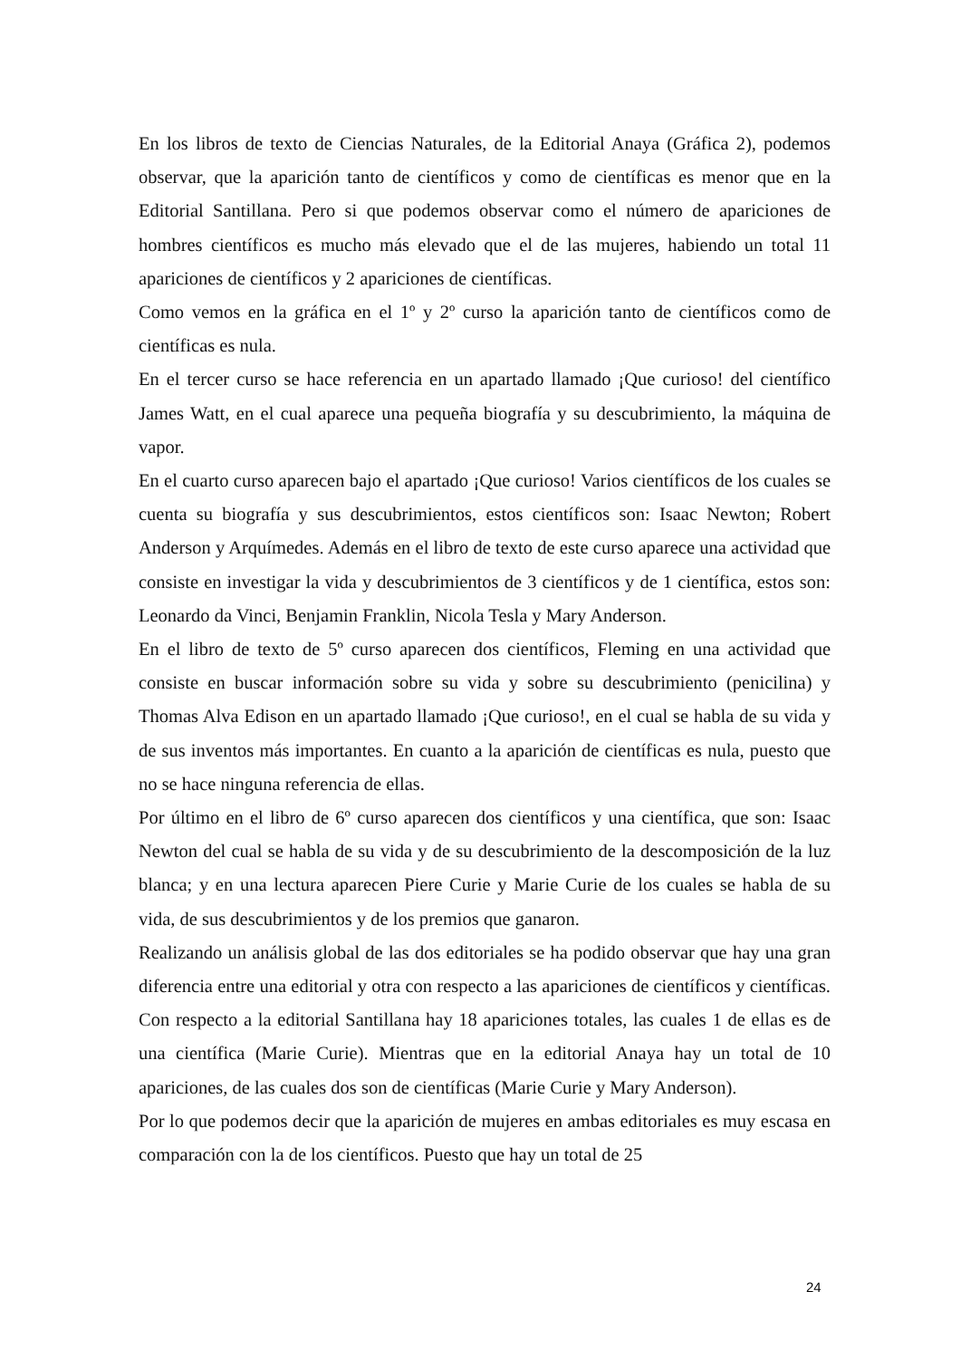En los libros de texto de Ciencias Naturales, de la Editorial Anaya (Gráfica 2), podemos observar, que la aparición tanto de científicos y como de científicas es menor que en la Editorial Santillana. Pero si que podemos observar como el número de apariciones de hombres científicos es mucho más elevado que el de las mujeres, habiendo un total 11 apariciones de científicos y 2 apariciones de científicas.
Como vemos en la gráfica en el 1º y 2º curso la aparición tanto de científicos como de científicas es nula.
En el tercer curso se hace referencia en un apartado llamado ¡Que curioso! del científico James Watt, en el cual aparece una pequeña biografía y su descubrimiento, la máquina de vapor.
En el cuarto curso aparecen bajo el apartado ¡Que curioso! Varios científicos de los cuales se cuenta su biografía y sus descubrimientos, estos científicos son: Isaac Newton; Robert Anderson y Arquímedes. Además en el libro de texto de este curso aparece una actividad que consiste en investigar la vida y descubrimientos de 3 científicos y de 1 científica, estos son: Leonardo da Vinci, Benjamin Franklin, Nicola Tesla y Mary Anderson.
En el libro de texto de 5º curso aparecen dos científicos, Fleming en una actividad que consiste en buscar información sobre su vida y sobre su descubrimiento (penicilina) y Thomas Alva Edison en un apartado llamado ¡Que curioso!, en el cual se habla de su vida y de sus inventos más importantes. En cuanto a la aparición de científicas es nula, puesto que no se hace ninguna referencia de ellas.
Por último en el libro de 6º curso aparecen dos científicos y una científica, que son: Isaac Newton del cual se habla de su vida y de su descubrimiento de la descomposición de la luz blanca; y en una lectura aparecen Piere Curie y Marie Curie de los cuales se habla de su vida, de sus descubrimientos y de los premios que ganaron.
Realizando un análisis global de las dos editoriales se ha podido observar que hay una gran diferencia entre una editorial y otra con respecto a las apariciones de científicos y científicas. Con respecto a la editorial Santillana hay 18 apariciones totales, las cuales 1 de ellas es de una científica (Marie Curie). Mientras que en la editorial Anaya hay un total de 10 apariciones, de las cuales dos son de científicas (Marie Curie y Mary Anderson).
Por lo que podemos decir que la aparición de mujeres en ambas editoriales es muy escasa en comparación con la de los científicos. Puesto que hay un total de 25
24